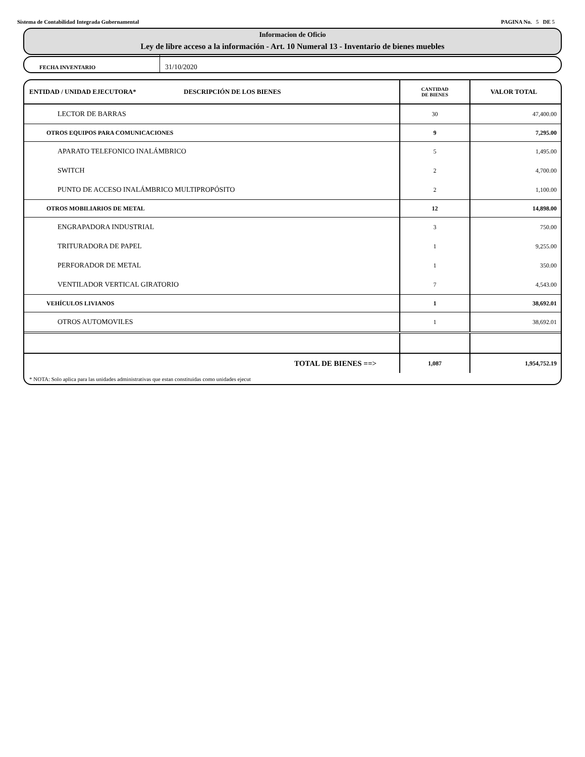Sistema de Contabilidad Integrada Gubernamental PAGINA No. 5 DE 5
Informacion de Oficio
Ley de libre acceso a la información - Art. 10 Numeral 13 - Inventario de bienes muebles
FECHA INVENTARIO
31/10/2020
| ENTIDAD / UNIDAD EJECUTORA* DESCRIPCIÓN DE LOS BIENES | CANTIDAD DE BIENES | VALOR TOTAL |
| --- | --- | --- |
| LECTOR DE BARRAS | 30 | 47,400.00 |
| OTROS EQUIPOS PARA COMUNICACIONES | 9 | 7,295.00 |
| APARATO TELEFONICO INALÁMBRICO | 5 | 1,495.00 |
| SWITCH | 2 | 4,700.00 |
| PUNTO DE ACCESO INALÁMBRICO MULTIPROPÓSITO | 2 | 1,100.00 |
| OTROS MOBILIARIOS DE METAL | 12 | 14,898.00 |
| ENGRAPADORA INDUSTRIAL | 3 | 750.00 |
| TRITURADORA DE PAPEL | 1 | 9,255.00 |
| PERFORADOR DE METAL | 1 | 350.00 |
| VENTILADOR VERTICAL GIRATORIO | 7 | 4,543.00 |
| VEHÍCULOS LIVIANOS | 1 | 38,692.01 |
| OTROS AUTOMOVILES | 1 | 38,692.01 |
| TOTAL DE BIENES ==> | 1,087 | 1,954,752.19 |
* NOTA: Solo aplica para las unidades administrativas que estan constituidas como unidades ejecut